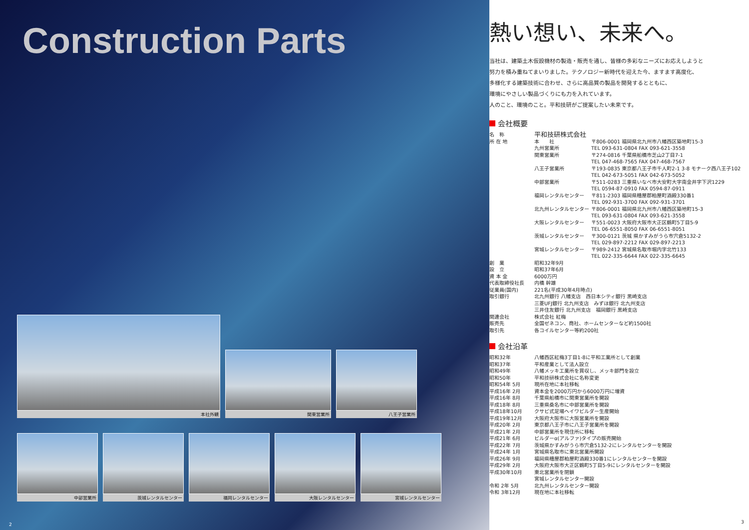Construction Parts
本社外観
関東営業所
八王子営業所
中部営業所
茨城レンタルセンター
福岡レンタルセンター
大阪レンタルセンター
宮城レンタルセンター
2
熱い想い、未来へ。
当社は、建築土木仮設機材の製造・販売を通し、皆様の多彩なニーズにお応えしようと
努力を積み重ねてまいりました。テクノロジー新時代を迎えた今、ますます高度化、
多様化する建築技術に合わせ、さらに高品質の製品を開発するとともに、
環境にやさしい製品づくりにも力を入れています。
人のこと、環境のこと。平和技研がご提案したい未来です。
会社概要
| 名 称 | 平和技研株式会社 | |
| 所 在 地 | 本 社 | 〒806-0001 福岡県北九州市八幡西区築地町15-3 |
| | 九州営業所 | TEL 093-631-0804 FAX 093-621-3558 |
| | 関東営業所 | 〒274-0816 千葉県船橋市芝山2丁目7-1 TEL 047-468-7565 FAX 047-468-7567 |
| | 八王子営業所 | 〒193-0835 東京都八王子市千人町2-1 3-8 モナーク西八王子102 TEL 042-673-5051 FAX 042-673-5052 |
| | 中部営業所 | 〒511-0283 三重県いなべ市大安町大字南金井字下沢1229 TEL 0594-87-0910 FAX 0594-87-0911 |
| | 福岡レンタルセンター | 〒811-2303 福岡県糟屋郡粕屋町酒殿330番1 TEL 092-931-3700 FAX 092-931-3701 |
| | 北九州レンタルセンター | 〒806-0001 福岡県北九州市八幡西区築地町15-3 TEL 093-631-0804 FAX 093-621-3558 |
| | 大阪レンタルセンター | 〒551-0023 大阪府大阪市大正区鶴町5丁目5-9 TEL 06-6551-8050 FAX 06-6551-8051 |
| | 茨城レンタルセンター | 〒300-0121 茨城 県かすみがうら市宍倉5132-2 TEL 029-897-2212 FAX 029-897-2213 |
| | 宮城レンタルセンター | 〒989-2412 宮城県名取市堀内字北竹133 TEL 022-335-6644 FAX 022-335-6645 |
| 創 業 | 昭和32年9月 | |
| 設 立 | 昭和37年6月 | |
| 資 本 金 | 6000万円 | |
| 代表取締役社長 | 内橋 幹雄 | |
| 従業員(国内) | 221名(平成30年4月時点) | |
| 取引銀行 | 北九州銀行 八幡支店 西日本シティ銀行 黒崎支店 三菱UFJ銀行 北九州支店 みずほ銀行 北九州支店 三井住友銀行 北九州支店 福岡銀行 黒崎支店 | |
| 関連会社 | 株式会社 紅梅 | |
| 販売先 | 全国ゼネコン、商社、ホームセンターなど約1500社 | |
| 取引先 | 各コイルセンター等約200社 | |
会社沿革
| 昭和32年 | 八幡西区紅梅3丁目1-8に平和工業所として創業 |
| 昭和37年 | 平和産業として法人設立 |
| 昭和49年 | 八幡メッキ工業所を買収し、メッキ部門を設立 |
| 昭和50年 | 平和技研株式会社に名称変更 |
| 昭和54年 5月 | 現所在地に本社移転 |
| 平成16年 2月 | 資本金を2000万円から6000万円に増資 |
| 平成16年 8月 | 千葉県船橋市に関東営業所を開設 |
| 平成18年 8月 | 三重県桑名市に中部営業所を開設 |
| 平成18年10月 | クサビ式足場ヘイワビルダー生産開始 |
| 平成19年12月 | 大阪府大阪市に大阪営業所を開設 |
| 平成20年 2月 | 東京都八王子市に八王子営業所を開設 |
| 平成21年 2月 | 中部営業所を現住所に移転 |
| 平成21年 6月 | ビルダーα(アルファ)タイプの販売開始 |
| 平成22年 7月 | 茨城県かすみがうら市宍倉5132-2にレンタルセンターを開設 |
| 平成24年 1月 | 宮城県名取市に東北営業所開設 |
| 平成26年 9月 | 福岡県糟屋郡粕屋町酒殿330番1にレンタルセンターを開設 |
| 平成29年 2月 | 大阪府大阪市大正区鶴町5丁目5-9にレンタルセンターを開設 |
| 平成30年10月 | 東北営業所を閉鎖 宮城レンタルセンター開設 |
| 令和 2年 5月 | 北九州レンタルセンター開設 |
| 令和 3年12月 | 現在地に本社移転 |
3